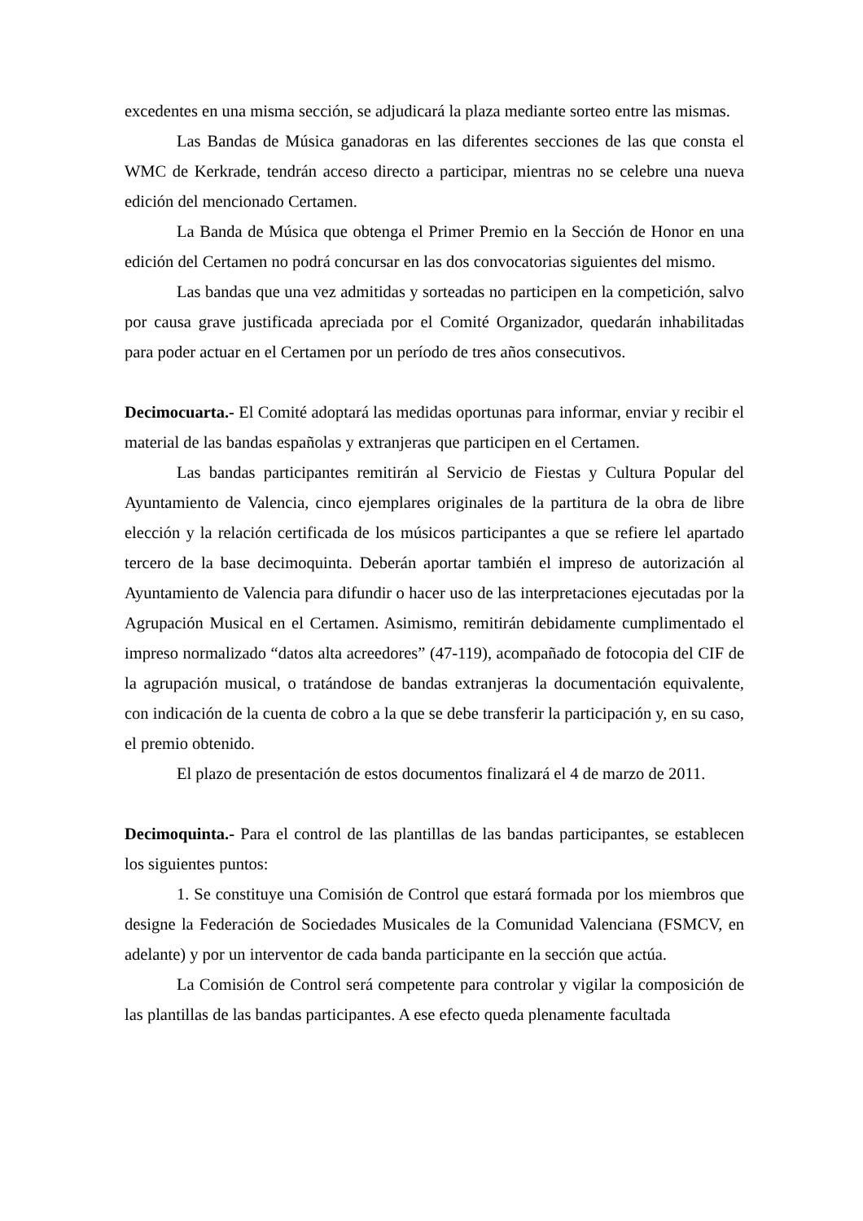excedentes en una misma sección, se adjudicará la plaza mediante sorteo entre las mismas.
Las Bandas de Música ganadoras en las diferentes secciones de las que consta el WMC de Kerkrade, tendrán acceso directo a participar, mientras no se celebre una nueva edición del mencionado Certamen.
La Banda de Música que obtenga el Primer Premio en la Sección de Honor en una edición del Certamen no podrá concursar en las dos convocatorias siguientes del mismo.
Las bandas que una vez admitidas y sorteadas no participen en la competición, salvo por causa grave justificada apreciada por el Comité Organizador, quedarán inhabilitadas para poder actuar en el Certamen por un período de tres años consecutivos.
Decimocuarta.- El Comité adoptará las medidas oportunas para informar, enviar y recibir el material de las bandas españolas y extranjeras que participen en el Certamen.
Las bandas participantes remitirán al Servicio de Fiestas y Cultura Popular del Ayuntamiento de Valencia, cinco ejemplares originales de la partitura de la obra de libre elección y la relación certificada de los músicos participantes a que se refiere lel apartado tercero de la base decimoquinta. Deberán aportar también el impreso de autorización al Ayuntamiento de Valencia para difundir o hacer uso de las interpretaciones ejecutadas por la Agrupación Musical en el Certamen. Asimismo, remitirán debidamente cumplimentado el impreso normalizado “datos alta acreedores” (47-119), acompañado de fotocopia del CIF de la agrupación musical, o tratándose de bandas extranjeras la documentación equivalente, con indicación de la cuenta de cobro a la que se debe transferir la participación y, en su caso, el premio obtenido.
El plazo de presentación de estos documentos finalizará el 4 de marzo de 2011.
Decimoquinta.- Para el control de las plantillas de las bandas participantes, se establecen los siguientes puntos:
1. Se constituye una Comisión de Control que estará formada por los miembros que designe la Federación de Sociedades Musicales de la Comunidad Valenciana (FSMCV, en adelante) y por un interventor de cada banda participante en la sección que actúa.
La Comisión de Control será competente para controlar y vigilar la composición de las plantillas de las bandas participantes. A ese efecto queda plenamente facultada